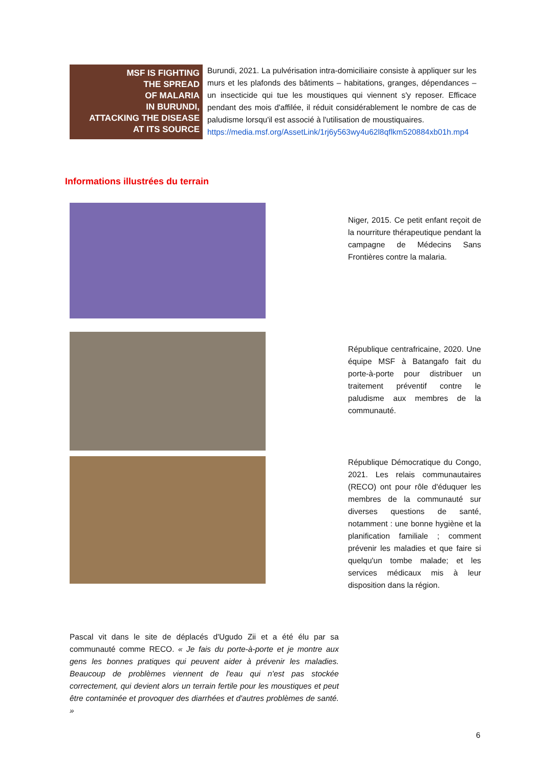MSF IS FIGHTING
THE SPREAD
OF MALARIA
IN BURUNDI,
ATTACKING THE DISEASE
AT ITS SOURCE
Burundi, 2021. La pulvérisation intra-domiciliaire consiste à appliquer sur les murs et les plafonds des bâtiments – habitations, granges, dépendances – un insecticide qui tue les moustiques qui viennent s'y reposer. Efficace pendant des mois d'affilée, il réduit considérablement le nombre de cas de paludisme lorsqu'il est associé à l'utilisation de moustiquaires.
https://media.msf.org/AssetLink/1rj6y563wy4u62l8qflkm520884xb01h.mp4
Informations illustrées du terrain
Niger, 2015. Ce petit enfant reçoit de la nourriture thérapeutique pendant la campagne de Médecins Sans Frontières contre la malaria.
République centrafricaine, 2020. Une équipe MSF à Batangafo fait du porte-à-porte pour distribuer un traitement préventif contre le paludisme aux membres de la communauté.
République Démocratique du Congo, 2021. Les relais communautaires (RECO) ont pour rôle d'éduquer les membres de la communauté sur diverses questions de santé, notamment : une bonne hygiène et la planification familiale ; comment prévenir les maladies et que faire si quelqu'un tombe malade; et les services médicaux mis à leur disposition dans la région.
Pascal vit dans le site de déplacés d'Ugudo Zii et a été élu par sa communauté comme RECO. « Je fais du porte-à-porte et je montre aux gens les bonnes pratiques qui peuvent aider à prévenir les maladies. Beaucoup de problèmes viennent de l'eau qui n'est pas stockée correctement, qui devient alors un terrain fertile pour les moustiques et peut être contaminée et provoquer des diarrhées et d'autres problèmes de santé. »
6